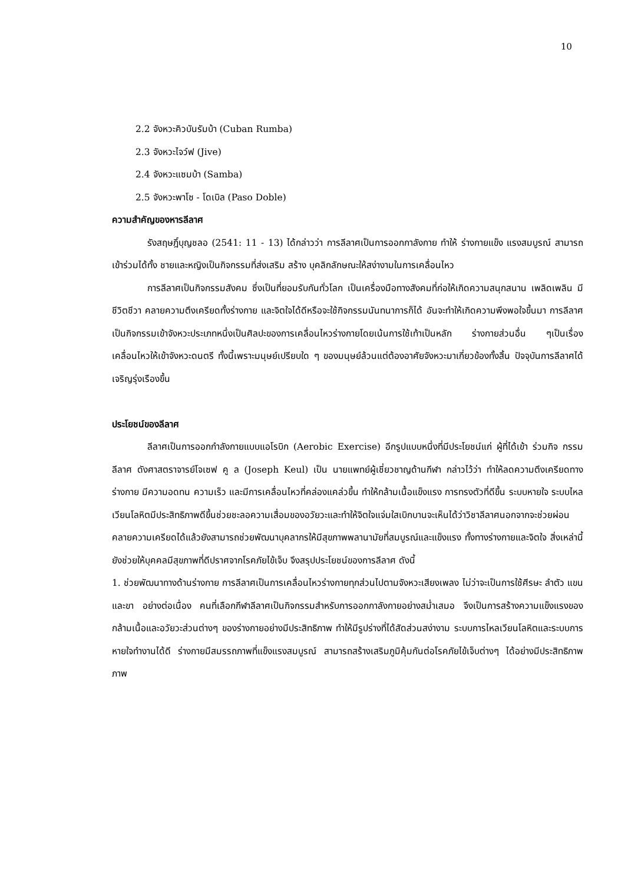10
2.2 จังหวะคิวบันรัมบ้า (Cuban Rumba)
2.3 จังหวะไจว์ฟ (Jive)
2.4 จังหวะแซมบ้า (Samba)
2.5 จังหวะพาโซ - โดเบิล (Paso Doble)
ความสำคัญของหารลีลาศ
รังสฤษฎิ์บุญชลอ (2541: 11 - 13) ได้กล่าวว่า การลีลาศเป็นการออกกาลังกาย ทำให้ ร่างกายแข็ง แรงสมบูรณ์ สามารถเข้าร่วมได้ทั้ง ชายและหญิงเป็นกิจกรรมที่ส่งเสริม สร้าง บุคลิกลักษณะให้สง่างามในการเคลื่อนไหว
การลีลาศเป็นกิจกรรมสังคม ซึ่งเป็นที่ยอมรับกันทั่วโลก เป็นเครื่องมือทางสังคมที่ก่อให้เกิดความสนุกสนาน เพลิดเพลิน มีชีวิตชีวา คลายความตึงเครียดทั้งร่างกาย และจิตใจได้ดีหรือจะใช้กิจกรรมนันทนาการก็ได้ อันจะทำให้เกิดความพึงพอใจขึ้นมา การลีลาศเป็นกิจกรรมเข้าจังหวะประเภทหนึ่งเป็นศิลปะของการเคลื่อนไหวร่างกายโดยเน้นการใช้เท้าเป็นหลัก ร่างกายส่วนอื่น ๆเป็นเรื่องเคลื่อนไหวให้เข้าจังหวะดนตรี ทั้งนี้เพราะมนุษย์เปรียบใด ๆ ของมนุษย์ล้วนแต่ต้องอาศัยจังหวะมาเกี่ยวข้องทั้งสิ้น ปัจจุบันการลีลาศได้เจริญรุ่งเรืองขึ้น
ประโยชน์ของลีลาศ
ลีลาศเป็นการออกกำลังกายแบบแอโรบิก (Aerobic Exercise) อีกรูปแบบหนึ่งที่มีประโยชน์แก่ ผู้ที่ได้เข้า ร่วมกิจ กรรมลีลาศ ดังศาสตราจารย์โจเซฟ คู ล (Joseph Keul) เป็น นายแพทย์ผู้เชี่ยวชาญด้านกีฬา กล่าวไว้ว่า ทำให้ลดความตึงเครียดทางร่างกาย มีความอดทน ความเร็ว และมีการเคลื่อนไหวที่คล่องแคล่วขึ้น ทำให้กล้ามเนื้อแข็งแรง การทรงตัวที่ดีขึ้น ระบบหายใจ ระบบไหลเวียนโลหิตมีประสิทธิภาพดีขึ้นช่วยชะลอความเสื่อมของอวัยวะและทำให้จิตใจแจ่มใสเบิกบานจะเห็นได้ว่าวิชาลีลาศนอกจากจะช่วยผ่อนคลายความเครียดได้แล้วยังสามารถช่วยพัฒนาบุคลากรให้มีสุขภาพพลานามัยที่สมบูรณ์และแข็งแรง ทั้งทางร่างกายและจิตใจ สิ่งเหล่านี้ยังช่วยให้บุคคลมีสุขภาพที่ดีปราศจากโรคภัยไข้เจ็บ จึงสรุปประโยชน์ของการลีลาศ ดังนี้
1. ช่วยพัฒนาทางด้านร่างกาย การลีลาศเป็นการเคลื่อนไหวร่างกายทุกส่วนไปตามจังหวะเสียงเพลง ไม่ว่าจะเป็นการใช้ศีรษะ ลำตัว แขนและขา อย่างต่อเนื่อง คนที่เลือกกีฬาลีลาศเป็นกิจกรรมสำหรับการออกกาลังกายอย่างสม่ำเสมอ จึงเป็นการสร้างความแข็งแรงของกล้ามเนื้อและอวัยวะส่วนต่างๆ ของร่างกายอย่างมีประสิทธิภาพ ทำให้มีรูปร่างที่ได้สัดส่วนสง่างาม ระบบการไหลเวียนโลหิตและระบบการหายใจทำงานได้ดี ร่างกายมีสมรรถภาพที่แข็งแรงสมบูรณ์ สามารถสร้างเสริมภูมิคุ้มกันต่อโรคภัยไข้เจ็บต่างๆ ได้อย่างมีประสิทธิภาพภาพ